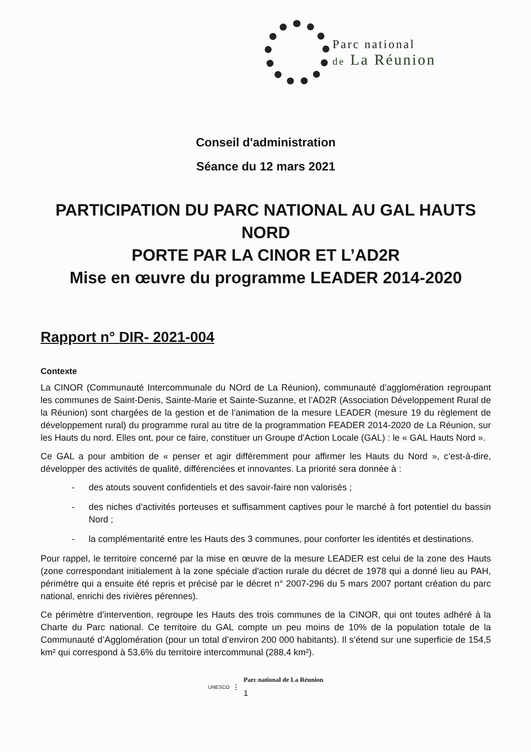Parc national
de La Réunion
Conseil d'administration
Séance du 12 mars 2021
PARTICIPATION DU PARC NATIONAL AU GAL HAUTS NORD
PORTE PAR LA CINOR ET L’AD2R
Mise en œuvre du programme LEADER 2014-2020
Rapport n° DIR- 2021-004
Contexte
La CINOR (Communauté Intercommunale du NOrd de La Réunion), communauté d’agglomération regroupant les communes de Saint-Denis, Sainte-Marie et Sainte-Suzanne, et l’AD2R (Association Développement Rural de la Réunion) sont chargées de la gestion et de l’animation de la mesure LEADER (mesure 19 du règlement de développement rural) du programme rural au titre de la programmation FEADER 2014-2020 de La Réunion, sur les Hauts du nord. Elles ont, pour ce faire, constituer un Groupe d'Action Locale (GAL) : le « GAL Hauts Nord ».
Ce GAL a pour ambition de « penser et agir différemment pour affirmer les Hauts du Nord », c’est-à-dire, développer des activités de qualité, différenciées et innovantes. La priorité sera donnée à :
- des atouts souvent confidentiels et des savoir-faire non valorisés ;
- des niches d’activités porteuses et suffisamment captives pour le marché à fort potentiel du bassin Nord ;
- la complémentarité entre les Hauts des 3 communes, pour conforter les identités et destinations.
Pour rappel, le territoire concerné par la mise en œuvre de la mesure LEADER est celui de la zone des Hauts (zone correspondant initialement à la zone spéciale d'action rurale du décret de 1978 qui a donné lieu au PAH, périmètre qui a ensuite été repris et précisé par le décret n° 2007-296 du 5 mars 2007 portant création du parc national, enrichi des rivières pérennes).
Ce périmètre d’intervention, regroupe les Hauts des trois communes de la CINOR, qui ont toutes adhéré à la Charte du Parc national. Ce territoire du GAL compte un peu moins de 10% de la population totale de la Communauté d’Agglomération (pour un total d’environ 200 000 habitants). Il s’étend sur une superficie de 154,5 km² qui correspond à 53,6% du territoire intercommunal (288,4 km²).
UNESCO
Parc national de La Réunion
1